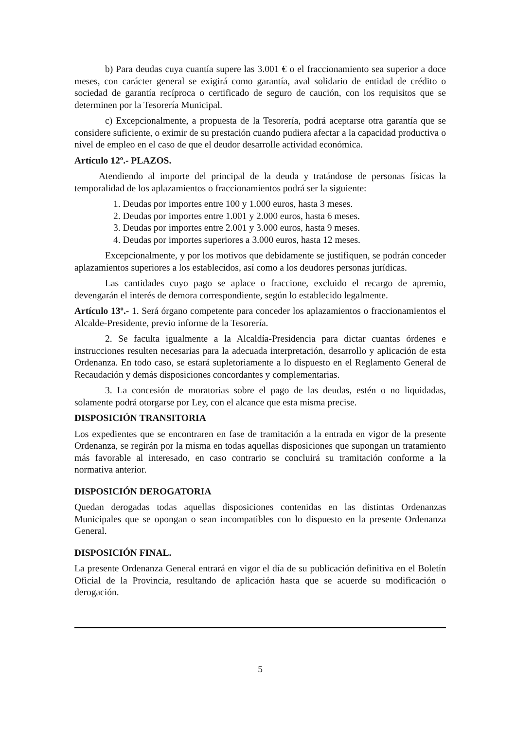b) Para deudas cuya cuantía supere las 3.001 € o el fraccionamiento sea superior a doce meses, con carácter general se exigirá como garantía, aval solidario de entidad de crédito o sociedad de garantía recíproca o certificado de seguro de caución, con los requisitos que se determinen por la Tesorería Municipal.
c) Excepcionalmente, a propuesta de la Tesorería, podrá aceptarse otra garantía que se considere suficiente, o eximir de su prestación cuando pudiera afectar a la capacidad productiva o nivel de empleo en el caso de que el deudor desarrolle actividad económica.
Artículo 12º.- PLAZOS.
Atendiendo al importe del principal de la deuda y tratándose de personas físicas la temporalidad de los aplazamientos o fraccionamientos podrá ser la siguiente:
1. Deudas por importes entre 100 y 1.000 euros, hasta 3 meses.
2. Deudas por importes entre 1.001 y 2.000 euros, hasta 6 meses.
3. Deudas por importes entre 2.001 y 3.000 euros, hasta 9 meses.
4. Deudas por importes superiores a 3.000 euros, hasta 12 meses.
Excepcionalmente, y por los motivos que debidamente se justifiquen, se podrán conceder aplazamientos superiores a los establecidos, así como a los deudores personas jurídicas.
Las cantidades cuyo pago se aplace o fraccione, excluido el recargo de apremio, devengarán el interés de demora correspondiente, según lo establecido legalmente.
Artículo 13º.- 1. Será órgano competente para conceder los aplazamientos o fraccionamientos el Alcalde-Presidente, previo informe de la Tesorería.
2. Se faculta igualmente a la Alcaldía-Presidencia para dictar cuantas órdenes e instrucciones resulten necesarias para la adecuada interpretación, desarrollo y aplicación de esta Ordenanza. En todo caso, se estará supletoriamente a lo dispuesto en el Reglamento General de Recaudación y demás disposiciones concordantes y complementarias.
3. La concesión de moratorias sobre el pago de las deudas, estén o no liquidadas, solamente podrá otorgarse por Ley, con el alcance que esta misma precise.
DISPOSICIÓN TRANSITORIA
Los expedientes que se encontraren en fase de tramitación a la entrada en vigor de la presente Ordenanza, se regirán por la misma en todas aquellas disposiciones que supongan un tratamiento más favorable al interesado, en caso contrario se concluirá su tramitación conforme a la normativa anterior.
DISPOSICIÓN DEROGATORIA
Quedan derogadas todas aquellas disposiciones contenidas en las distintas Ordenanzas Municipales que se opongan o sean incompatibles con lo dispuesto en la presente Ordenanza General.
DISPOSICIÓN FINAL.
La presente Ordenanza General entrará en vigor el día de su publicación definitiva en el Boletín Oficial de la Provincia, resultando de aplicación hasta que se acuerde su modificación o derogación.
5